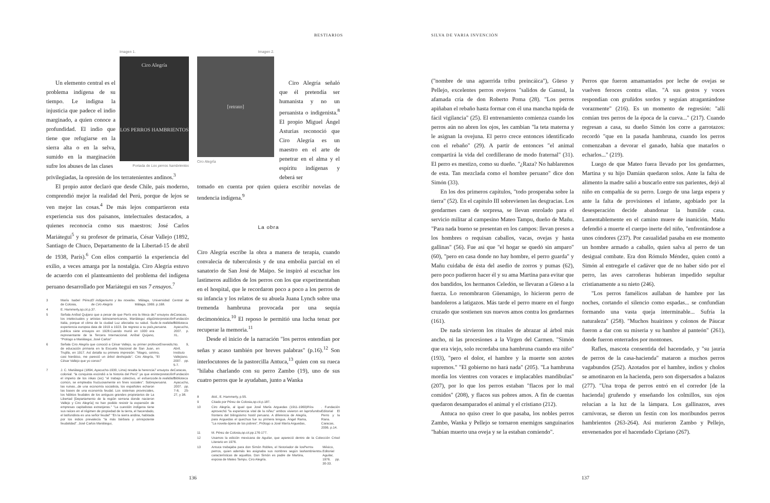BESTIARIOS
Un elemento central es el problema indígena de su tiempo. Le indigna la injusticia que padece el indio marginado, a quien conoce a profundidad. El indio que tiene que refugiarse en la sierra alta o en la selva, sumido en la marginación sufre los abuses de las clases
Imagen 1.
Ciro Alegría
LOS PERROS HAMBRIENTOS
Portada de Los perros hambrientos
privilegiadas, la opresión de los terratenientes andinos.<sup>3</sup>
El propio autor declaró que desde Chile, país moderno, comprendió mejor la realidad del Perú, porque de lejos se ven mejor las cosas.<sup>4</sup> De más lejos compartieron esta experiencia sus dos paisanos, intelectuales destacados, a quienes reconocía como sus maestros: José Carlos Mariátegui<sup>5</sup> y su profesor de primaria, César Vallejo (1892, Santiago de Chuco, Departamento de la Libertad-15 de abril de 1938, París).<sup>6</sup> Con ellos compartió la experiencia del exilio, a veces amarga por la nostalgia. Ciro Alegría estuvo de acuerdo con el planteamiento del problema del indígena peruano desarrollado por Mariátegui en sus 7 ensayos.<sup>7</sup>
3 María Isabel Pérez de Colosia, El indigenismo y las novelas de Ciro Alegría. Málaga, Universidad Central de Málaga, 1969. p.168.
4 E. Hammerly, op,cit. p.37.
5 Señala Aníbal Quijano que a pesar de que París era la Meca de los intelectuales y artistas latinoamericanos, Mariátegui eligió Italia, porque el clima de la ciudad Luz afectaba su salud. Su experiencia europea data de 1919 a 1923. De regreso a su país, publica siete ensayos en 1928.Cuando murió en 1930 era representante de la Tercera Internacional. Aníbal Quijano, "Prologo a Mariátegui, José Carlos" 7 ensayos de interpretación de la realidad peruana. Caracas, Fundación Biblioteca Ayacucho, 2007. p. XL.
6 Señala Ciro Alegría que conoció a César Vallejo, su primer profesor de educación primaria en la Escuela Nacional de San Juan, en Trujillo, en 1917. Así detalla su primera impresión: "Magro, cetrino, casi hierático, me pareció un árbol deshojado". Ciro Alegría, "El César Vallejo que yo conocí" Enereida, No. 9, Abril. Instituto Vallejiano. 2007. pp. 5-7.
7 J. C. Mariátegui (1894, Ayacucho-1930, Lima) resalta la herencia colonial: "la conquista escindió a la historia del Perú" ya que en el imperio de los inkas (sic) "el trabajo colectivo, el esfuerzo común, se empleaba fructuosamente en fines sociales". Sobre las ruinas...de una economía socialista, los españoles echaron las bases de una economía feudal. Los sistemas provinciales, los hábitos feudales de los antiguos grandes propietarios de La Libertad [Departamento de la región serrana donde nacieron Vallejo y Ciro Alegría] no han podido resistir la expansión de empresas capitalistas extranjeras." "La cuestión indígena tiene sus raíces en el régimen de propiedad de la tierra, el hacendado, el latifundista es una señor feudal" "En la sierra andina, habitada por los indios prevalecía "la más bárbara y omnipotente feudalidad". José Carlos Mariátegui, 7 ensayos de interpretación de la realidad peruana. Caracas, Fundación Biblioteca Ayacucho, 2007. pp. 7-8, 25-27, y 38.
Imagen 2.
[retrato]
Ciro Alegría
Ciro Alegría señaló que él pretendía ser humanista y no un peruanista o indigenista.<sup>8</sup> El propio Miguel Ángel Asturias reconoció que Ciro Alegría es un maestro en el arte de penetrar en el alma y el espíritu indígenas y deberá ser
tomado en cuenta por quien quiera escribir novelas de tendencia indígena.<sup>9</sup>
La obra
Ciro Alegría escribe la obra a manera de terapia, cuando convalecía de tuberculosis y de una embolia parcial en el sanatorio de San José de Maipo. Se inspiró al escuchar los lastimeros aullidos de los perros con los que experimentaban en el hospital, que le recordaron poco a poco a los perros de su infancia y los relatos de su abuela Juana Lynch sobre una tremenda hambruna provocada por una sequía decimonónica.<sup>10</sup> El reposo le permitió una lucha tenaz por recuperar la memoria.<sup>11</sup>
Desde el inicio de la narración "los perros entendían por señas y acaso también por breves palabras" (p.16).<sup>12</sup> Son interlocutores de la pastorcilla Antuca,<sup>13</sup> quien con su rueca "hilaba charlando con su perro Zambo (19), uno de sus cuatro perros que le ayudaban, junto a Wanka
8 Ibid., E. Hammerly, p.55.
9 Citado por Pérez de Colosia, op.cit. p.187.
10 Ciro Alegría, al igual que José María Arguedas (1911-1969) aprovechó "la experiencia vital de la niñez" ambos vivieron en la frontera del bilingüismo hostil peruano. A diferencia de Alegría, para Arguedas el quechua fue su primera lengua. Ángel Rama, "La novela-ópera de los pobres", Prólogo a José María Arguedas, Ríos profundos. Fundación Editorial El Perro y la Rana. Caracas, 2006. p.14.
11 M. Pérez de Colosia, op.cit. pp.176-177.
12 Usamos la edición mexicana de Aguilar, que apareció dentro de la Colección Crisol Literario en 1976.
13 Antuca trabajaba para don Simón Robles, el historiador de los perros, quien además les asignaba sus nombres según las características de aquellos. Don Simón es padre de Martina, esposa de Mateo Tampu. Ciro Alegría. Perros hambrientos. México, Editorial Aguilar, 1976. pp. 30-33.
136
SILVA DE VARIA INVENCIÓN
("nombre de una aguerrida tribu preincáica"), Güeso y Pellejo, excelentes perros ovejeros "salidos de Gansul, la afamada cría de don Roberto Poma (28). "Los perros apiñaban el rebaño hasta formar con él una mancha tupida de fácil vigilancia" (25). El entrenamiento comienza cuando los perros aún no abren los ojos, les cambian "la teta materna y le asignan la ovejuna. El perro crece entonces identificado con el rebaño" (29). A partir de entonces "el animal compartirá la vida del cordillerano de modo fraternal" (31). El perro es mestizo, como su dueño. "¿Raza? No hablaremos de esta. Tan mezclada como el hombre peruano" dice don Simón (33).
En los dos primeros capítulos, "todo prosperaba sobre la tierra" (52). En el capítulo III sobrevienen las desgracias. Los gendarmes caen de sorpresa, se llevan enrolado para el servicio militar al campesino Mateo Tampu, dueño de Mañu. "Para nada bueno se presentan en los campos: llevan presos a los hombres o requisan caballos, vacas, ovejas y hasta gallinas" (56). Fue así que "el hogar se quedó sin amparo" (60), "pero en casa donde no hay hombre, el perro guarda" y Mañu cuidaba de ésta del asedio de zorros y pumas (62), pero poco pudieron hacer él y su ama Martina para evitar que dos bandidos, los hermanos Celedón, se llevaran a Güeso a la fuerza. Lo renombraron Güenamigo, lo hicieron perro de bandoleros a latigazos. Más tarde el perro muere en el fuego cruzado que sostienen sus nuevos amos contra los gendarmes (161).
De nada sirvieron los rituales de abrazar al árbol más ancho, ni las procesiones a la Virgen del Carmen. "Simón que era viejo, solo recordaba una hambruna cuando era niño" (193), "pero el dolor, el hambre y la muerte son azotes supremos." "El gobierno no hará nada" (205). "La hambruna mordía los vientres con voraces e implacables mandíbulas" (207), por lo que los perros estaban "flacos por lo mal comidos" (208), y flacos sus pobres amos. A fin de cuentas quedaron desamparados el animal y el cristiano (212).
Antuca no quiso creer lo que pasaba, los nobles perros Zambo, Wanka y Pellejo se tornaron enemigos sanguinarios "habían muerto una oveja y se la estaban comiendo".
Perros que fueron amamantados por leche de ovejas se vuelven feroces contra ellas. "A sus gestos y voces respondían con gruñidos sordos y seguían atragantándose vorazmente" (216). Es un momento de regresión: "allí comían tres perros de la época de la cueva..." (217). Cuando regresan a casa, su dueño Simón los corre a garrotazos: recordó "que en la pasada hambruna, cuando los perros comenzaban a devorar el ganado, había que matarlos o echarlos..." (219).
Luego de que Mateo fuera llevado por los gendarmes, Martina y su hijo Damián quedaron solos. Ante la falta de alimento la madre salió a buscarlo entre sus parientes, dejó al niño en compañía de su perro. Luego de una larga espera y ante la falta de provisiones el infante, agobiado por la desesperación decide abandonar la humilde casa. Lamentablemente en el camino muere de inanición. Mañu defendió a muerte el cuerpo inerte del niño, "enfrentándose a unos cóndores (237). Por casualidad pasaba en ese momento un hombre armado a caballo, quien salva al perro de tan desigual combate. Era don Rómulo Méndez, quien contó a Simón al entregarle el cadáver que de no haber sido por el perro, las aves carroñeras hubieran impedido sepultar cristianamente a su nieto (246).
"Los perros famélicos aullaban de hambre por las noches, cortando el silencio como espadas... se confundían formando una vasta queja interminable... Sufría la naturaleza" (258). "Muchos huairinos y colonos de Páucar fueron a dar con su miseria y su hambre al panteón" (261), donde fueron enterrados por montones.
Rafles, mascota consentida del hacendado, y "su jauría de perros de la casa-hacienda" mataron a muchos perros vagabundos (252). Azotados por el hambre, indios y cholos se amotinaron en la hacienda, pero son dispersados a balazos (277). "Una tropa de perros entró en el corredor [de la hacienda] gruñendo y enseñando los colmillos, sus ojos relucían a la luz de la lámpara. Los gallinazos, aves carnívoras, se dieron un festín con los moribundos perros hambrientos (263-264). Así murieron Zambo y Pellejo, envenenados por el hacendado Cipriano (267).
137